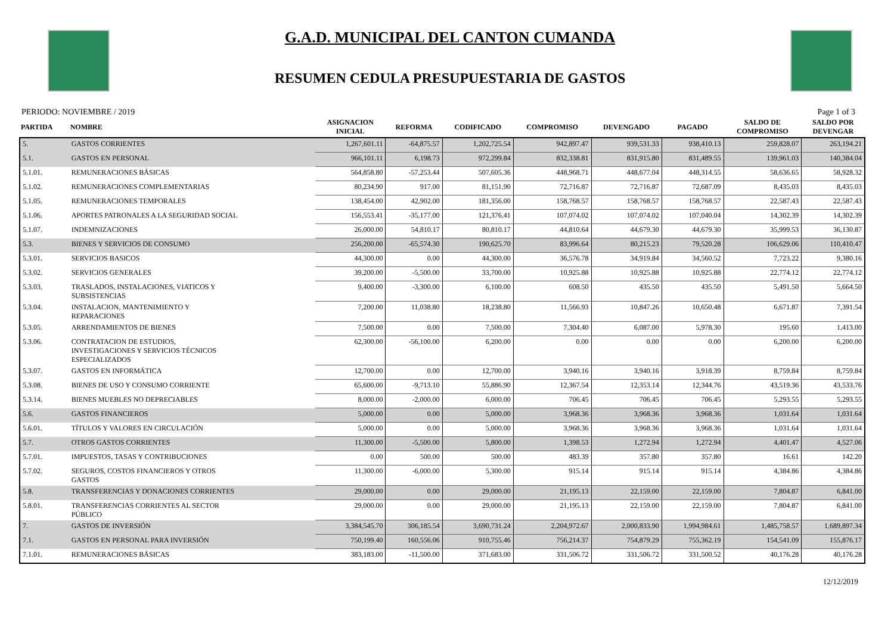G.A.D. MUNICIPAL DEL CANTON CUMANDA
RESUMEN CEDULA PRESUPUESTARIA DE GASTOS
PERIODO: NOVIEMBRE / 2019 Page 1 of 3
| PARTIDA | NOMBRE | ASIGNACION INICIAL | REFORMA | CODIFICADO | COMPROMISO | DEVENGADO | PAGADO | SALDO DE COMPROMISO | SALDO POR DEVENGAR |
| --- | --- | --- | --- | --- | --- | --- | --- | --- | --- |
| 5. | GASTOS CORRIENTES | 1,267,601.11 | -64,875.57 | 1,202,725.54 | 942,897.47 | 939,531.33 | 938,410.13 | 259,828.07 | 263,194.21 |
| 5.1. | GASTOS EN PERSONAL | 966,101.11 | 6,198.73 | 972,299.84 | 832,338.81 | 831,915.80 | 831,489.55 | 139,961.03 | 140,384.04 |
| 5.1.01. | REMUNERACIONES BÁSICAS | 564,858.80 | -57,253.44 | 507,605.36 | 448,968.71 | 448,677.04 | 448,314.55 | 58,636.65 | 58,928.32 |
| 5.1.02. | REMUNERACIONES COMPLEMENTARIAS | 80,234.90 | 917.00 | 81,151.90 | 72,716.87 | 72,716.87 | 72,687.09 | 8,435.03 | 8,435.03 |
| 5.1.05. | REMUNERACIONES TEMPORALES | 138,454.00 | 42,902.00 | 181,356.00 | 158,768.57 | 158,768.57 | 158,768.57 | 22,587.43 | 22,587.43 |
| 5.1.06. | APORTES PATRONALES A LA SEGURIDAD SOCIAL | 156,553.41 | -35,177.00 | 121,376.41 | 107,074.02 | 107,074.02 | 107,040.04 | 14,302.39 | 14,302.39 |
| 5.1.07. | INDEMNIZACIONES | 26,000.00 | 54,810.17 | 80,810.17 | 44,810.64 | 44,679.30 | 44,679.30 | 35,999.53 | 36,130.87 |
| 5.3. | BIENES Y SERVICIOS DE CONSUMO | 256,200.00 | -65,574.30 | 190,625.70 | 83,996.64 | 80,215.23 | 79,520.28 | 106,629.06 | 110,410.47 |
| 5.3.01. | SERVICIOS BASICOS | 44,300.00 | 0.00 | 44,300.00 | 36,576.78 | 34,919.84 | 34,560.52 | 7,723.22 | 9,380.16 |
| 5.3.02. | SERVICIOS GENERALES | 39,200.00 | -5,500.00 | 33,700.00 | 10,925.88 | 10,925.88 | 10,925.88 | 22,774.12 | 22,774.12 |
| 5.3.03. | TRASLADOS, INSTALACIONES, VIATICOS Y SUBSISTENCIAS | 9,400.00 | -3,300.00 | 6,100.00 | 608.50 | 435.50 | 435.50 | 5,491.50 | 5,664.50 |
| 5.3.04. | INSTALACION, MANTENIMIENTO Y REPARACIONES | 7,200.00 | 11,038.80 | 18,238.80 | 11,566.93 | 10,847.26 | 10,650.48 | 6,671.87 | 7,391.54 |
| 5.3.05. | ARRENDAMIENTOS DE BIENES | 7,500.00 | 0.00 | 7,500.00 | 7,304.40 | 6,087.00 | 5,978.30 | 195.60 | 1,413.00 |
| 5.3.06. | CONTRATACION DE ESTUDIOS, INVESTIGACIONES Y SERVICIOS TÉCNICOS ESPECIALIZADOS | 62,300.00 | -56,100.00 | 6,200.00 | 0.00 | 0.00 | 0.00 | 6,200.00 | 6,200.00 |
| 5.3.07. | GASTOS EN INFORMÁTICA | 12,700.00 | 0.00 | 12,700.00 | 3,940.16 | 3,940.16 | 3,918.39 | 8,759.84 | 8,759.84 |
| 5.3.08. | BIENES DE USO Y CONSUMO CORRIENTE | 65,600.00 | -9,713.10 | 55,886.90 | 12,367.54 | 12,353.14 | 12,344.76 | 43,519.36 | 43,533.76 |
| 5.3.14. | BIENES MUEBLES NO DEPRECIABLES | 8,000.00 | -2,000.00 | 6,000.00 | 706.45 | 706.45 | 706.45 | 5,293.55 | 5,293.55 |
| 5.6. | GASTOS FINANCIEROS | 5,000.00 | 0.00 | 5,000.00 | 3,968.36 | 3,968.36 | 3,968.36 | 1,031.64 | 1,031.64 |
| 5.6.01. | TÍTULOS Y VALORES EN CIRCULACIÓN | 5,000.00 | 0.00 | 5,000.00 | 3,968.36 | 3,968.36 | 3,968.36 | 1,031.64 | 1,031.64 |
| 5.7. | OTROS GASTOS CORRIENTES | 11,300.00 | -5,500.00 | 5,800.00 | 1,398.53 | 1,272.94 | 1,272.94 | 4,401.47 | 4,527.06 |
| 5.7.01. | IMPUESTOS, TASAS Y CONTRIBUCIONES | 0.00 | 500.00 | 500.00 | 483.39 | 357.80 | 357.80 | 16.61 | 142.20 |
| 5.7.02. | SEGUROS, COSTOS FINANCIEROS Y OTROS GASTOS | 11,300.00 | -6,000.00 | 5,300.00 | 915.14 | 915.14 | 915.14 | 4,384.86 | 4,384.86 |
| 5.8. | TRANSFERENCIAS Y DONACIONES CORRIENTES | 29,000.00 | 0.00 | 29,000.00 | 21,195.13 | 22,159.00 | 22,159.00 | 7,804.87 | 6,841.00 |
| 5.8.01. | TRANSFERENCIAS CORRIENTES AL SECTOR PÚBLICO | 29,000.00 | 0.00 | 29,000.00 | 21,195.13 | 22,159.00 | 22,159.00 | 7,804.87 | 6,841.00 |
| 7. | GASTOS DE INVERSIÓN | 3,384,545.70 | 306,185.54 | 3,690,731.24 | 2,204,972.67 | 2,000,833.90 | 1,994,984.61 | 1,485,758.57 | 1,689,897.34 |
| 7.1. | GASTOS EN PERSONAL PARA INVERSIÓN | 750,199.40 | 160,556.06 | 910,755.46 | 756,214.37 | 754,879.29 | 755,362.19 | 154,541.09 | 155,876.17 |
| 7.1.01. | REMUNERACIONES BÁSICAS | 383,183.00 | -11,500.00 | 371,683.00 | 331,506.72 | 331,506.72 | 331,500.52 | 40,176.28 | 40,176.28 |
12/12/2019